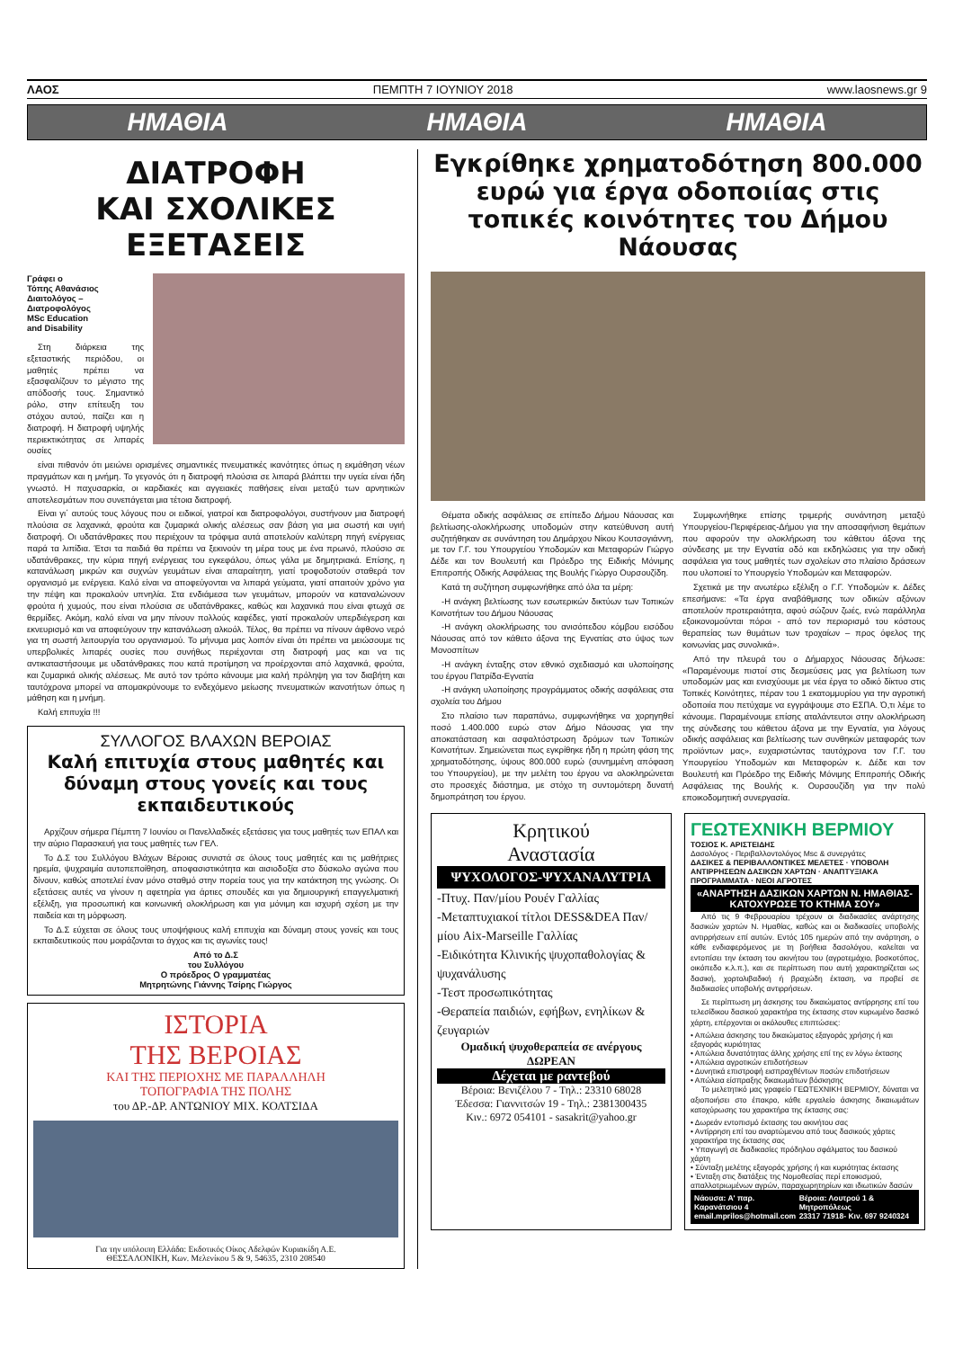ΛΑΟΣ ΠΕΜΠΤΗ 7 ΙΟΥΝΙΟΥ 2018 www.laosnews.gr 9
ΗΜΑΘΙΑ ΗΜΑΘΙΑ ΗΜΑΘΙΑ
ΔΙΑΤΡΟΦΗ
ΚΑΙ ΣΧΟΛΙΚΕΣ
ΕΞΕΤΑΣΕΙΣ
Γράφει ο
Τόπης Αθανάσιος
Διαιτολόγος –
Διατροφολόγος
MSc Education
and Disability
Στη διάρκεια της εξεταστικής περιόδου, οι μαθητές πρέπει να εξασφαλίζουν το μέγιστο της απόδοσής τους. Σημαντικό ρόλο, στην επίτευξη του στόχου αυτού, παίζει και η διατροφή. Η διατροφή υψηλής περιεκτικότητας σε λιπαρές ουσίες
είναι πιθανόν ότι μειώνει ορισμένες σημαντικές πνευματικές ικανότητες όπως η εκμάθηση νέων πραγμάτων και η μνήμη. Το γεγονός ότι η διατροφή πλούσια σε λιπαρά βλάπτει την υγεία είναι ήδη γνωστό. Η παχυσαρκία, οι καρδιακές και αγγειακές παθήσεις είναι μεταξύ των αρνητικών αποτελεσμάτων που συνεπάγεται μια τέτοια διατροφή.
Είναι γι΄ αυτούς τους λόγους που οι ειδικοί, γιατροί και διατροφολόγοι, συστήνουν μια διατροφή πλούσια σε λαχανικά, φρούτα και ζυμαρικά ολικής αλέσεως σαν βάση για μια σωστή και υγιή διατροφή. Οι υδατάνθρακες που περιέχουν τα τρόφιμα αυτά αποτελούν καλύτερη πηγή ενέργειας παρά τα λιπίδια. Έτσι τα παιδιά θα πρέπει να ξεκινούν τη μέρα τους με ένα πρωινό, πλούσιο σε υδατάνθρακες, την κύρια πηγή ενέργειας του εγκεφάλου, όπως γάλα με δημητριακά. Επίσης, η κατανάλωση μικρών και συχνών γευμάτων είναι απαραίτητη, γιατί τροφοδοτούν σταθερά τον οργανισμό με ενέργεια. Καλό είναι να αποφεύγονται να λιπαρά γεύματα, γιατί απαιτούν χρόνο για την πέψη και προκαλούν υπνηλία. Στα ενδιάμεσα των γευμάτων, μπορούν να καταναλώνουν φρούτα ή χυμούς, που είναι πλούσια σε υδατάνθρακες, καθώς και λαχανικά που είναι φτωχά σε θερμίδες. Ακόμη, καλό είναι να μην πίνουν πολλούς καφέδες, γιατί προκαλούν υπερδιέγερση και εκνευρισμό και να αποφεύγουν την κατανάλωση αλκοόλ. Τέλος, θα πρέπει να πίνουν άφθονο νερό για τη σωστή λειτουργία του οργανισμού. Το μήνυμα μας λοιπόν είναι ότι πρέπει να μειώσουμε τις υπερβολικές λιπαρές ουσίες που συνήθως περιέχονται στη διατροφή μας και να τις αντικαταστήσουμε με υδατάνθρακες που κατά προτίμηση να προέρχονται από λαχανικά, φρούτα, και ζυμαρικά ολικής αλέσεως. Με αυτό τον τρόπο κάνουμε μια καλή πρόληψη για τον διαβήτη και ταυτόχρονα μπορεί να απομακρύνουμε το ενδεχόμενο μείωσης πνευματικών ικανοτήτων όπως η μάθηση και η μνήμη.
Καλή επιτυχία !!!
ΣΥΛΛΟΓΟΣ ΒΛΑΧΩΝ ΒΕΡΟΙΑΣ
Καλή επιτυχία στους μαθητές και δύναμη στους γονείς και τους εκπαιδευτικούς
Αρχίζουν σήμερα Πέμπτη 7 Ιουνίου οι Πανελλαδικές εξετάσεις για τους μαθητές των ΕΠΑΛ και την αύριο Παρασκευή για τους μαθητές των ΓΕΛ.
Το Δ.Σ του Συλλόγου Βλάχων Βέροιας συνιστά σε όλους τους μαθητές και τις μαθήτριες ηρεμία, ψυχραιμία αυτοπεποίθηση, αποφασιστικότητα και αισιοδοξία στο δύσκολο αγώνα που δίνουν, καθώς αποτελεί έναν μόνο σταθμό στην πορεία τους για την κατάκτηση της γνώσης. Οι εξετάσεις αυτές να γίνουν η αφετηρία για άρτιες σπουδές και για δημιουργική επαγγελματική εξέλιξη, για προσωπική και κοινωνική ολοκλήρωση και για μόνιμη και ισχυρή σχέση με την παιδεία και τη μόρφωση.
Το Δ.Σ εύχεται σε όλους τους υποψήφιους καλή επιτυχία και δύναμη στους γονείς και τους εκπαιδευτικούς που μοιράζονται το άγχος και τις αγωνίες τους!
Από το Δ.Σ
του Συλλόγου
Ο πρόεδρος Ο γραμματέας
Μητρητώνης Γιάννης Τσίρης Γιώργος
ΙΣΤΟΡΙΑ
ΤΗΣ ΒΕΡΟΙΑΣ
ΚΑΙ ΤΗΣ ΠΕΡΙΟΧΗΣ ΜΕ ΠΑΡΑΛΛΗΛΗ
ΤΟΠΟΓΡΑΦΙΑ ΤΗΣ ΠΟΛΗΣ
του ΔΡ.-ΔΡ. ΑΝΤΩΝΙΟΥ ΜΙΧ. ΚΟΛΤΣΙΔΑ
Για την υπόλοιπη Ελλάδα: Εκδοτικός Οίκος Αδελφών Κυριακίδη Α.Ε.
ΘΕΣΣΑΛΟΝΙΚΗ, Κων. Μελενίκου 5 & 9, 54635, 2310 208540
Εγκρίθηκε χρηματοδότηση 800.000 ευρώ για έργα οδοποιίας στις τοπικές κοινότητες του Δήμου Νάουσας
Θέματα οδικής ασφάλειας σε επίπεδο Δήμου Νάουσας και βελτίωσης-ολοκλήρωσης υποδομών στην κατεύθυνση αυτή συζητήθηκαν σε συνάντηση του Δημάρχου Νίκου Κουτσογιάννη, με τον Γ.Γ. του Υπουργείου Υποδομών και Μεταφορών Γιώργο Δέδε και τον Βουλευτή και Πρόεδρο της Ειδικής Μόνιμης Επιτροπής Οδικής Ασφάλειας της Βουλής Γιώργο Ουρσουζίδη.
Κατά τη συζήτηση συμφωνήθηκε από όλα τα μέρη:
-Η ανάγκη βελτίωσης των εσωτερικών δικτύων των Τοπικών Κοινοτήτων του Δήμου Νάουσας
-Η ανάγκη ολοκλήρωσης του ανισόπεδου κόμβου εισόδου Νάουσας από τον κάθετο άξονα της Εγνατίας στο ύψος των Μονοσπίτων
-Η ανάγκη ένταξης στον εθνικό σχεδιασμό και υλοποίησης του έργου Πατρίδα-Εγνατία
-Η ανάγκη υλοποίησης προγράμματος οδικής ασφάλειας στα σχολεία του Δήμου
Στο πλαίσιο των παραπάνω, συμφωνήθηκε να χορηγηθεί ποσό 1.400.000 ευρώ στον Δήμο Νάουσας για την αποκατάσταση και ασφαλτόστρωση δρόμων των Τοπικών Κοινοτήτων. Σημειώνεται πως εγκρίθηκε ήδη η πρώτη φάση της χρηματοδότησης, ύψους 800.000 ευρώ (συνημμένη απόφαση του Υπουργείου), με την μελέτη του έργου να ολοκληρώνεται στο προσεχές διάστημα, με στόχο τη συντομότερη δυνατή δημοπράτηση του έργου.
Συμφωνήθηκε επίσης τριμερής συνάντηση μεταξύ Υπουργείου-Περιφέρειας-Δήμου για την αποσαφήνιση θεμάτων που αφορούν την ολοκλήρωση του κάθετου άξονα της σύνδεσης με την Εγνατία οδό και εκδηλώσεις για την οδική ασφάλεια για τους μαθητές των σχολείων στο πλαίσιο δράσεων που υλοποιεί το Υπουργείο Υποδομών και Μεταφορών.
Σχετικά με την ανωτέρω εξέλιξη ο Γ.Γ. Υποδομών κ. Δέδες επεσήμανε: «Τα έργα αναβάθμισης των οδικών αξόνων αποτελούν προτεραιότητα, αφού σώζουν ζωές, ενώ παράλληλα εξοικονομούνται πόροι - από τον περιορισμό του κόστους θεραπείας των θυμάτων των τροχαίων – προς όφελος της κοινωνίας μας συνολικά».
Από την πλευρά του ο Δήμαρχος Νάουσας δήλωσε: «Παραμένουμε πιστοί στις δεσμεύσεις μας για βελτίωση των υποδομών μας και ενισχύουμε με νέα έργα το οδικό δίκτυο στις Τοπικές Κοινότητες, πέραν του 1 εκατομμυρίου για την αγροτική οδοποιία που πετύχαμε να εγγράψουμε στο ΕΣΠΑ. Ό,τι λέμε το κάνουμε. Παραμένουμε επίσης αταλάντευτοι στην ολοκλήρωση της σύνδεσης του κάθετου άξονα με την Εγνατία, για λόγους οδικής ασφάλειας και βελτίωσης των συνθηκών μεταφοράς των προϊόντων μας», ευχαριστώντας ταυτόχρονα τον Γ.Γ. του Υπουργείου Υποδομών και Μεταφορών κ. Δέδε και τον Βουλευτή και Πρόεδρο της Ειδικής Μόνιμης Επιτροπής Οδικής Ασφάλειας της Βουλής κ. Ουρσουζίδη για την πολύ εποικοδομητική συνεργασία.
Κρητικού
Αναστασία
ΨΥΧΟΛΟΓΟΣ-ΨΥΧΑΝΑΛΥΤΡΙΑ
-Πτυχ. Παν/μίου Ρουέν Γαλλίας
-Μεταπτυχιακοί τίτλοι DESS&DEA Παν/μίου Aix-Marseille Γαλλίας
-Ειδικότητα Κλινικής ψυχοπαθολογίας & ψυχανάλυσης
-Τεστ προσωπικότητας
-Θεραπεία παιδιών, εφήβων, ενηλίκων & ζευγαριών
Ομαδική ψυχοθεραπεία σε ανέργους ΔΩΡΕΑΝ
Δέχεται με ραντεβού
Βέροια: Βενιζέλου 7 - Τηλ.: 23310 68028
Έδεσσα: Γιαννιτσών 19 - Τηλ.: 2381300435
Κιν.: 6972 054101 - sasakrit@yahoo.gr
ΓΕΩΤΕΧΝΙΚΗ ΒΕΡΜΙΟΥ
ΤΟΣΙΟΣ Κ. ΑΡΙΣΤΕΙΔΗΣ
Δασολόγος - Περιβαλλοντολόγος Msc & συνεργάτες
ΔΑΣΙΚΕΣ & ΠΕΡΙΒΑΛΛΟΝΤΙΚΕΣ ΜΕΛΕΤΕΣ · ΥΠΟΒΟΛΗ ΑΝΤΙΡΡΗΣΕΩΝ ΔΑΣΙΚΩΝ ΧΑΡΤΩΝ · ΑΝΑΠΤΥΞΙΑΚΑ ΠΡΟΓΡΑΜΜΑΤΑ · ΝΕΟΙ ΑΓΡΟΤΕΣ
«ΑΝΑΡΤΗΣΗ ΔΑΣΙΚΩΝ ΧΑΡΤΩΝ Ν. ΗΜΑΘΙΑΣ-ΚΑΤΟΧΥΡΩΣΕ ΤΟ ΚΤΗΜΑ ΣΟΥ»
Από τις 9 Φεβρουαρίου τρέχουν οι διαδικασίες ανάρτησης δασικών χαρτών Ν. Ημαθίας, καθώς και οι διαδικασίες υποβολής αντιρρήσεων επί αυτών. Εντός 105 ημερών από την ανάρτηση, ο κάθε ενδιαφερόμενος με τη βοήθεια δασολόγου, καλείται να εντοπίσει την έκταση του ακινήτου του (αγροτεμάχιο, βοσκοτόπος, οικόπεδο κ.λ.π.), και σε περίπτωση που αυτή χαρακτηρίζεται ως δασική, χορτολιβαδική ή βραχώδη έκταση, να προβεί σε διαδικασίες υποβολής αντιρρήσεων.
Σε περίπτωση μη άσκησης του δικαιώματος αντίρρησης επί του τελεσίδικου δασικού χαρακτήρα της έκτασης στον κυρωμένο δασικό χάρτη, επέρχονται οι ακόλουθες επιπτώσεις:
• Απώλεια άσκησης του δικαιώματος εξαγοράς χρήσης ή και εξαγοράς κυριότητας
• Απώλεια δυνατότητας άλλης χρήσης επί της εν λόγω έκτασης
• Απώλεια αγροτικών επιδοτήσεων
• Δυνητικά επιστροφή εισπραχθέντων ποσών επιδοτήσεων
• Απώλεια είσπραξης δικαιωμάτων βόσκησης
Το μελετητικό μας γραφείο ΓΕΩΤΕΧΝΙΚΗ ΒΕΡΜΙΟΥ, δύναται να αξιοποιήσει στο έπακρο, κάθε εργαλείο άσκησης δικαιωμάτων κατοχύρωσης του χαρακτήρα της έκτασης σας:
• Δωρεάν εντοπισμό έκτασης του ακινήτου σας
• Αντίρρηση επί του αναρτώμενου από τους δασικούς χάρτες χαρακτήρα της έκτασης σας
• Υπαγωγή σε διαδικασίες πρόδηλου σφάλματος του δασικού χάρτη
• Σύνταξη μελέτης εξαγοράς χρήσης ή και κυριότητας έκτασης
• Ένταξη στις διατάξεις της Νομοθεσίας περί εποικισμού, απαλλοτριωμένων αγρών, παραχωρητηρίων και ιδιωτικών δασών
Νάουσα: Α' παρ. Καρανάτσιου 4
email.mprilos@hotmail.com Βέροια: Λουτρού 1 & Μητροπόλεως
23317 71918- Κιν. 697 9240324